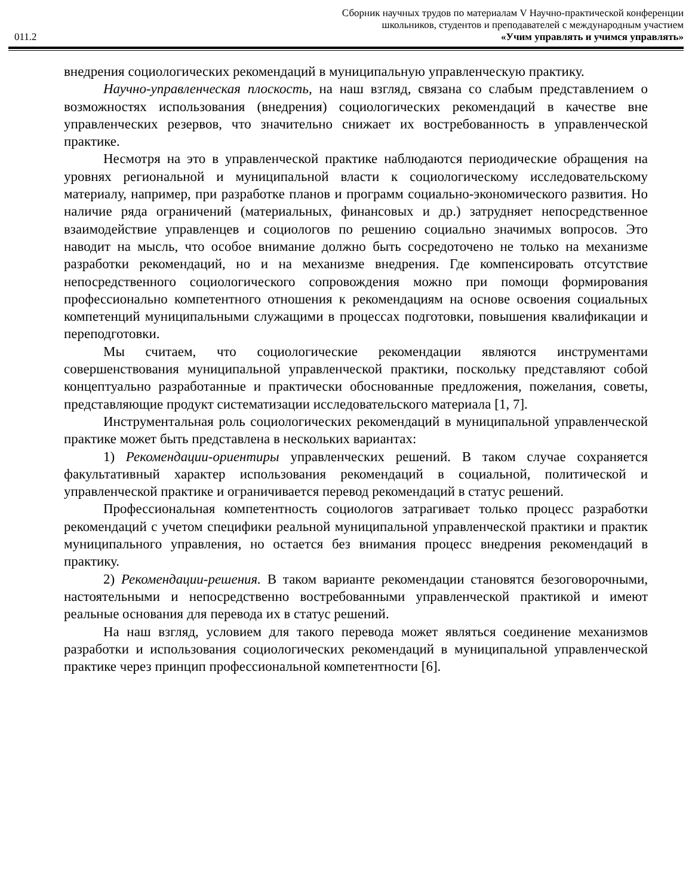Сборник научных трудов по материалам V Научно-практической конференции
школьников, студентов и преподавателей с международным участием
011.2 «Учим управлять и учимся управлять»
внедрения социологических рекомендаций в муниципальную управленческую практику.
Научно-управленческая плоскость, на наш взгляд, связана со слабым представлением о возможностях использования (внедрения) социологических рекомендаций в качестве вне управленческих резервов, что значительно снижает их востребованность в управленческой практике.
Несмотря на это в управленческой практике наблюдаются периодические обращения на уровнях региональной и муниципальной власти к социологическому исследовательскому материалу, например, при разработке планов и программ социально-экономического развития. Но наличие ряда ограничений (материальных, финансовых и др.) затрудняет непосредственное взаимодействие управленцев и социологов по решению социально значимых вопросов. Это наводит на мысль, что особое внимание должно быть сосредоточено не только на механизме разработки рекомендаций, но и на механизме внедрения. Где компенсировать отсутствие непосредственного социологического сопровождения можно при помощи формирования профессионально компетентного отношения к рекомендациям на основе освоения социальных компетенций муниципальными служащими в процессах подготовки, повышения квалификации и переподготовки.
Мы считаем, что социологические рекомендации являются инструментами совершенствования муниципальной управленческой практики, поскольку представляют собой концептуально разработанные и практически обоснованные предложения, пожелания, советы, представляющие продукт систематизации исследовательского материала [1, 7].
Инструментальная роль социологических рекомендаций в муниципальной управленческой практике может быть представлена в нескольких вариантах:
1) Рекомендации-ориентиры управленческих решений. В таком случае сохраняется факультативный характер использования рекомендаций в социальной, политической и управленческой практике и ограничивается перевод рекомендаций в статус решений.
Профессиональная компетентность социологов затрагивает только процесс разработки рекомендаций с учетом специфики реальной муниципальной управленческой практики и практик муниципального управления, но остается без внимания процесс внедрения рекомендаций в практику.
2) Рекомендации-решения. В таком варианте рекомендации становятся безоговорочными, настоятельными и непосредственно востребованными управленческой практикой и имеют реальные основания для перевода их в статус решений.
На наш взгляд, условием для такого перевода может являться соединение механизмов разработки и использования социологических рекомендаций в муниципальной управленческой практике через принцип профессиональной компетентности [6].